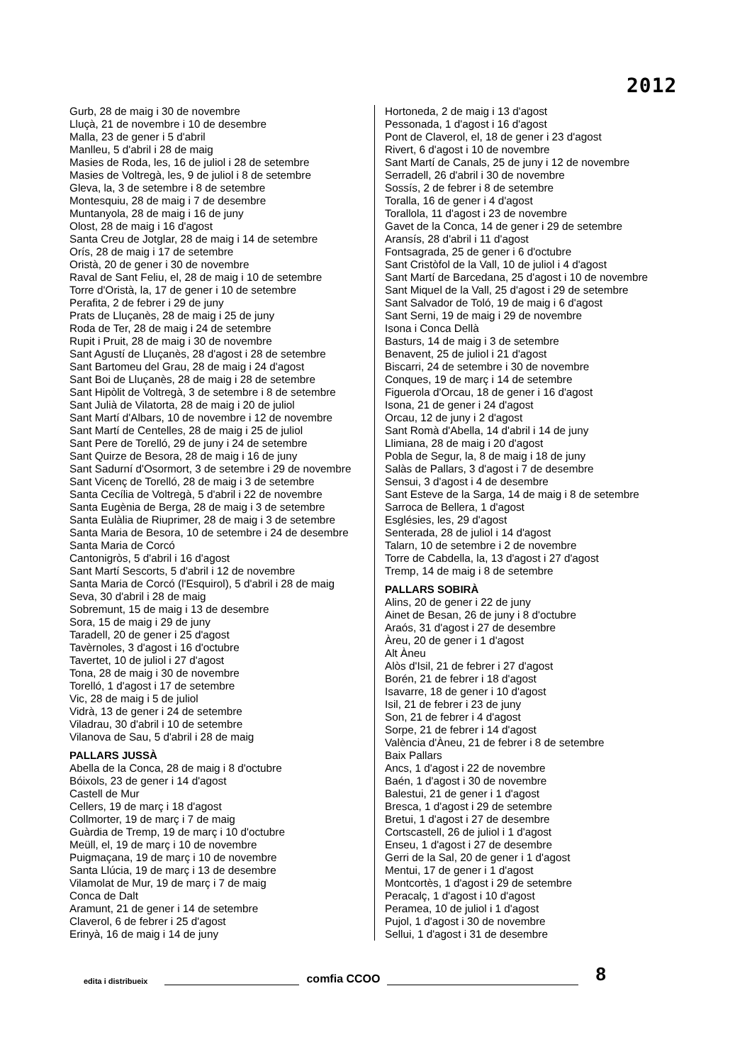2012
Gurb, 28 de maig i 30 de novembre
Lluçà, 21 de novembre i 10 de desembre
Malla, 23 de gener i 5 d'abril
Manlleu, 5 d'abril i 28 de maig
Masies de Roda, les, 16 de juliol i 28 de setembre
Masies de Voltregà, les, 9 de juliol i 8 de setembre
Gleva, la, 3 de setembre i 8 de setembre
Montesquiu, 28 de maig i 7 de desembre
Muntanyola, 28 de maig i 16 de juny
Olost, 28 de maig i 16 d'agost
Santa Creu de Jotglar, 28 de maig i 14 de setembre
Orís, 28 de maig i 17 de setembre
Oristà, 20 de gener i 30 de novembre
Raval de Sant Feliu, el, 28 de maig i 10 de setembre
Torre d'Oristà, la, 17 de gener i 10 de setembre
Perafita, 2 de febrer i 29 de juny
Prats de Lluçanès, 28 de maig i 25 de juny
Roda de Ter, 28 de maig i 24 de setembre
Rupit i Pruit, 28 de maig i 30 de novembre
Sant Agustí de Lluçanès, 28 d'agost i 28 de setembre
Sant Bartomeu del Grau, 28 de maig i 24 d'agost
Sant Boi de Lluçanès, 28 de maig i 28 de setembre
Sant Hipòlit de Voltregà, 3 de setembre i 8 de setembre
Sant Julià de Vilatorta, 28 de maig i 20 de juliol
Sant Martí d'Albars, 10 de novembre i 12 de novembre
Sant Martí de Centelles, 28 de maig i 25 de juliol
Sant Pere de Torelló, 29 de juny i 24 de setembre
Sant Quirze de Besora, 28 de maig i 16 de juny
Sant Sadurní d'Osormort, 3 de setembre i 29 de novembre
Sant Vicenç de Torelló, 28 de maig i 3 de setembre
Santa Cecília de Voltregà, 5 d'abril i 22 de novembre
Santa Eugènia de Berga, 28 de maig i 3 de setembre
Santa Eulàlia de Riuprimer, 28 de maig i 3 de setembre
Santa Maria de Besora, 10 de setembre i 24 de desembre
Santa Maria de Corcó
Cantonigròs, 5 d'abril i 16 d'agost
Sant Martí Sescorts, 5 d'abril i 12 de novembre
Santa Maria de Corcó (l'Esquirol), 5 d'abril i 28 de maig
Seva, 30 d'abril i 28 de maig
Sobremunt, 15 de maig i 13 de desembre
Sora, 15 de maig i 29 de juny
Taradell, 20 de gener i 25 d'agost
Tavèrnoles, 3 d'agost i 16 d'octubre
Tavertet, 10 de juliol i 27 d'agost
Tona, 28 de maig i 30 de novembre
Torelló, 1 d'agost i 17 de setembre
Vic, 28 de maig i 5 de juliol
Vidrà, 13 de gener i 24 de setembre
Viladrau, 30 d'abril i 10 de setembre
Vilanova de Sau, 5 d'abril i 28 de maig
PALLARS JUSSÀ
Abella de la Conca, 28 de maig i 8 d'octubre
Bóixols, 23 de gener i 14 d'agost
Castell de Mur
Cellers, 19 de març i 18 d'agost
Collmorter, 19 de març i 7 de maig
Guàrdia de Tremp, 19 de març i 10 d'octubre
Meüll, el, 19 de març i 10 de novembre
Puigmaçana, 19 de març i 10 de novembre
Santa Llúcia, 19 de març i 13 de desembre
Vilamolat de Mur, 19 de març i 7 de maig
Conca de Dalt
Aramunt, 21 de gener i 14 de setembre
Claverol, 6 de febrer i 25 d'agost
Erinyà, 16 de maig i 14 de juny
Hortoneda, 2 de maig i 13 d'agost
Pessonada, 1 d'agost i 16 d'agost
Pont de Claverol, el, 18 de gener i 23 d'agost
Rivert, 6 d'agost i 10 de novembre
Sant Martí de Canals, 25 de juny i 12 de novembre
Serradell, 26 d'abril i 30 de novembre
Sossís, 2 de febrer i 8 de setembre
Toralla, 16 de gener i 4 d'agost
Torallola, 11 d'agost i 23 de novembre
Gavet de la Conca, 14 de gener i 29 de setembre
Aransís, 28 d'abril i 11 d'agost
Fontsagrada, 25 de gener i 6 d'octubre
Sant Cristòfol de la Vall, 10 de juliol i 4 d'agost
Sant Martí de Barcedana, 25 d'agost i 10 de novembre
Sant Miquel de la Vall, 25 d'agost i 29 de setembre
Sant Salvador de Toló, 19 de maig i 6 d'agost
Sant Serni, 19 de maig i 29 de novembre
Isona i Conca Dellà
Basturs, 14 de maig i 3 de setembre
Benavent, 25 de juliol i 21 d'agost
Biscarri, 24 de setembre i 30 de novembre
Conques, 19 de març i 14 de setembre
Figuerola d'Orcau, 18 de gener i 16 d'agost
Isona, 21 de gener i 24 d'agost
Orcau, 12 de juny i 2 d'agost
Sant Romà d'Abella, 14 d'abril i 14 de juny
Llimiana, 28 de maig i 20 d'agost
Pobla de Segur, la, 8 de maig i 18 de juny
Salàs de Pallars, 3 d'agost i 7 de desembre
Sensui, 3 d'agost i 4 de desembre
Sant Esteve de la Sarga, 14 de maig i 8 de setembre
Sarroca de Bellera, 1 d'agost
Esglésies, les, 29 d'agost
Senterada, 28 de juliol i 14 d'agost
Talarn, 10 de setembre i 2 de novembre
Torre de Cabdella, la, 13 d'agost i 27 d'agost
Tremp, 14 de maig i 8 de setembre
PALLARS SOBIRÀ
Alins, 20 de gener i 22 de juny
Ainet de Besan, 26 de juny i 8 d'octubre
Araós, 31 d'agost i 27 de desembre
Àreu, 20 de gener i 1 d'agost
Alt Àneu
Alòs d'Isil, 21 de febrer i 27 d'agost
Borén, 21 de febrer i 18 d'agost
Isavarre, 18 de gener i 10 d'agost
Isil, 21 de febrer i 23 de juny
Son, 21 de febrer i 4 d'agost
Sorpe, 21 de febrer i 14 d'agost
València d'Àneu, 21 de febrer i 8 de setembre
Baix Pallars
Ancs, 1 d'agost i 22 de novembre
Baén, 1 d'agost i 30 de novembre
Balestui, 21 de gener i 1 d'agost
Bresca, 1 d'agost i 29 de setembre
Bretui, 1 d'agost i 27 de desembre
Cortscastell, 26 de juliol i 1 d'agost
Enseu, 1 d'agost i 27 de desembre
Gerri de la Sal, 20 de gener i 1 d'agost
Mentui, 17 de gener i 1 d'agost
Montcortès, 1 d'agost i 29 de setembre
Peracalç, 1 d'agost i 10 d'agost
Peramea, 10 de juliol i 1 d'agost
Pujol, 1 d'agost i 30 de novembre
Sellui, 1 d'agost i 31 de desembre
edita i distribueix
comfia CCOO
8